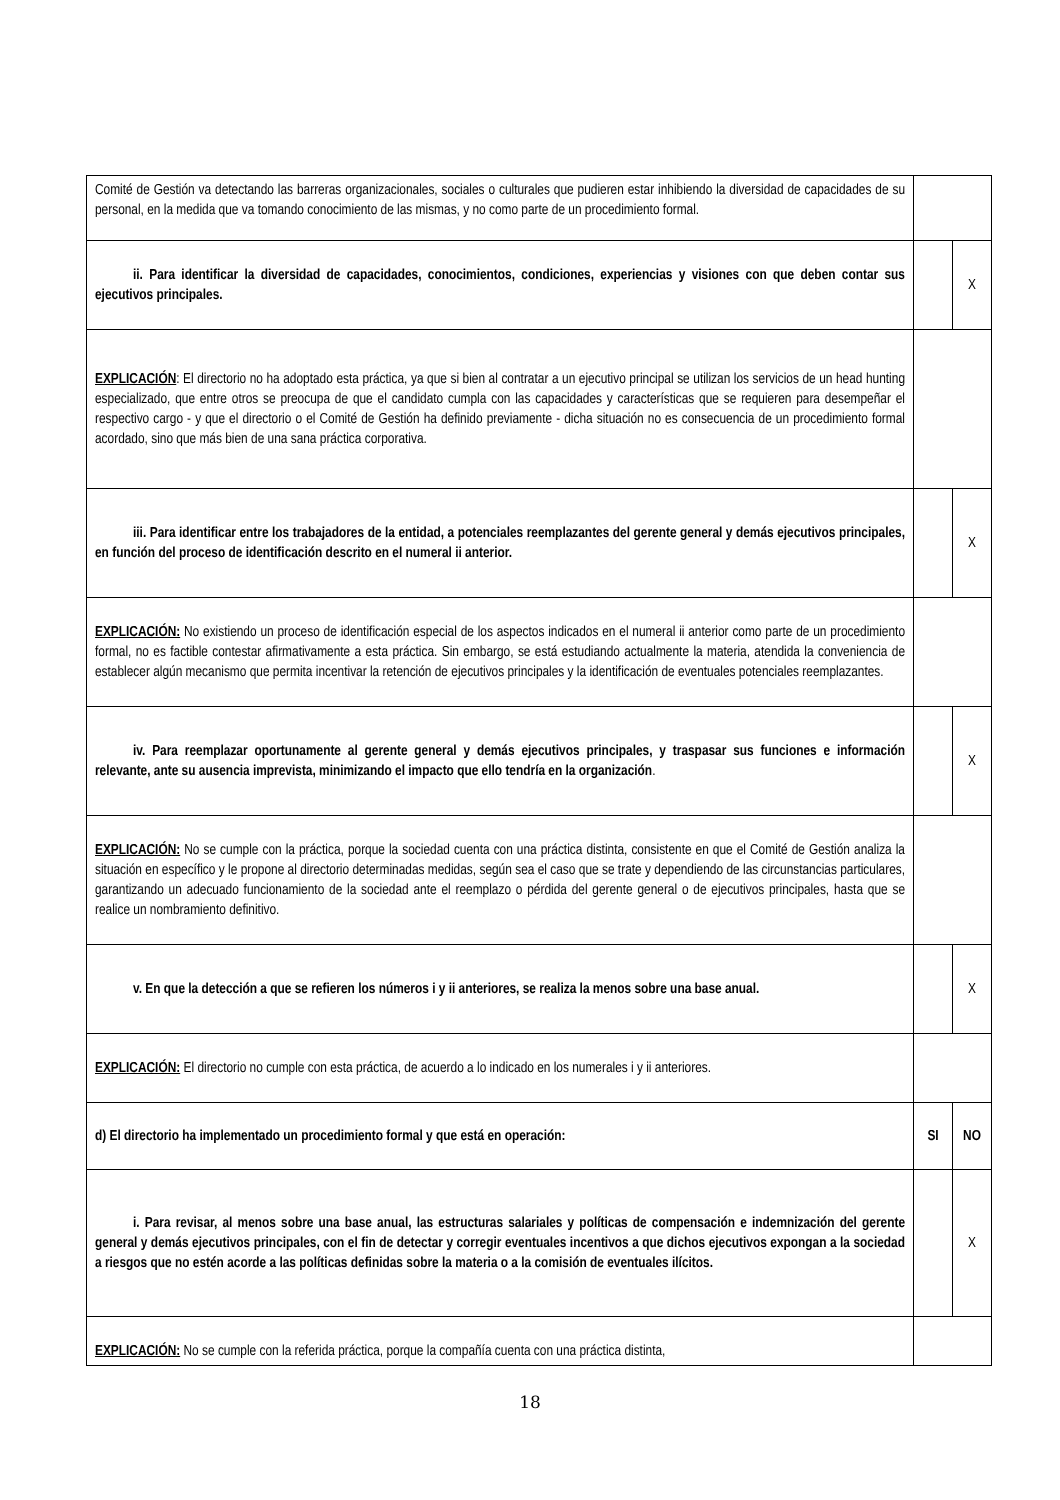| Comité de Gestión va detectando las barreras organizacionales, sociales o culturales que pudieren estar inhibiendo la diversidad de capacidades de su personal, en la medida que va tomando conocimiento de las mismas, y no como parte de un procedimiento formal. | | |
| ii. Para identificar la diversidad de capacidades, conocimientos, condiciones, experiencias y visiones con que deben contar sus ejecutivos principales. | | X |
| EXPLICACIÓN : El directorio no ha adoptado esta práctica, ya que si bien al contratar a un ejecutivo principal se utilizan los servicios de un head hunting especializado, que entre otros se preocupa de que el candidato cumpla con las capacidades y características que se requieren para desempeñar el respectivo cargo - y que el directorio o el Comité de Gestión ha definido previamente - dicha situación no es consecuencia de un procedimiento formal acordado, sino que más bien de una sana práctica corporativa. | | |
| iii. Para identificar entre los trabajadores de la entidad, a potenciales reemplazantes del gerente general y demás ejecutivos principales, en función del proceso de identificación descrito en el numeral ii anterior. | | X |
| EXPLICACIÓN: No existiendo un proceso de identificación especial de los aspectos indicados en el numeral ii anterior como parte de un procedimiento formal, no es factible contestar afirmativamente a esta práctica. Sin embargo, se está estudiando actualmente la materia, atendida la conveniencia de establecer algún mecanismo que permita incentivar la retención de ejecutivos principales y la identificación de eventuales potenciales reemplazantes. | | |
| iv. Para reemplazar oportunamente al gerente general y demás ejecutivos principales, y traspasar sus funciones e información relevante, ante su ausencia imprevista, minimizando el impacto que ello tendría en la organización . | | X |
| EXPLICACIÓN: No se cumple con la práctica, porque la sociedad cuenta con una práctica distinta, consistente en que el Comité de Gestión analiza la situación en específico y le propone al directorio determinadas medidas, según sea el caso que se trate y dependiendo de las circunstancias particulares, garantizando un adecuado funcionamiento de la sociedad ante el reemplazo o pérdida del gerente general o de ejecutivos principales, hasta que se realice un nombramiento definitivo. | | |
| v. En que la detección a que se refieren los números i y ii anteriores, se realiza la menos sobre una base anual. | | X |
| EXPLICACIÓN: El directorio no cumple con esta práctica, de acuerdo a lo indicado en los numerales i y ii anteriores. | | |
| d) El directorio ha implementado un procedimiento formal y que está en operación: | SI | NO |
| i. Para revisar, al menos sobre una base anual, las estructuras salariales y políticas de compensación e indemnización del gerente general y demás ejecutivos principales, con el fin de detectar y corregir eventuales incentivos a que dichos ejecutivos expongan a la sociedad a riesgos que no estén acorde a las políticas definidas sobre la materia o a la comisión de eventuales ilícitos. | | X |
| EXPLICACIÓN: No se cumple con la referida práctica, porque la compañía cuenta con una práctica distinta, | | |
18